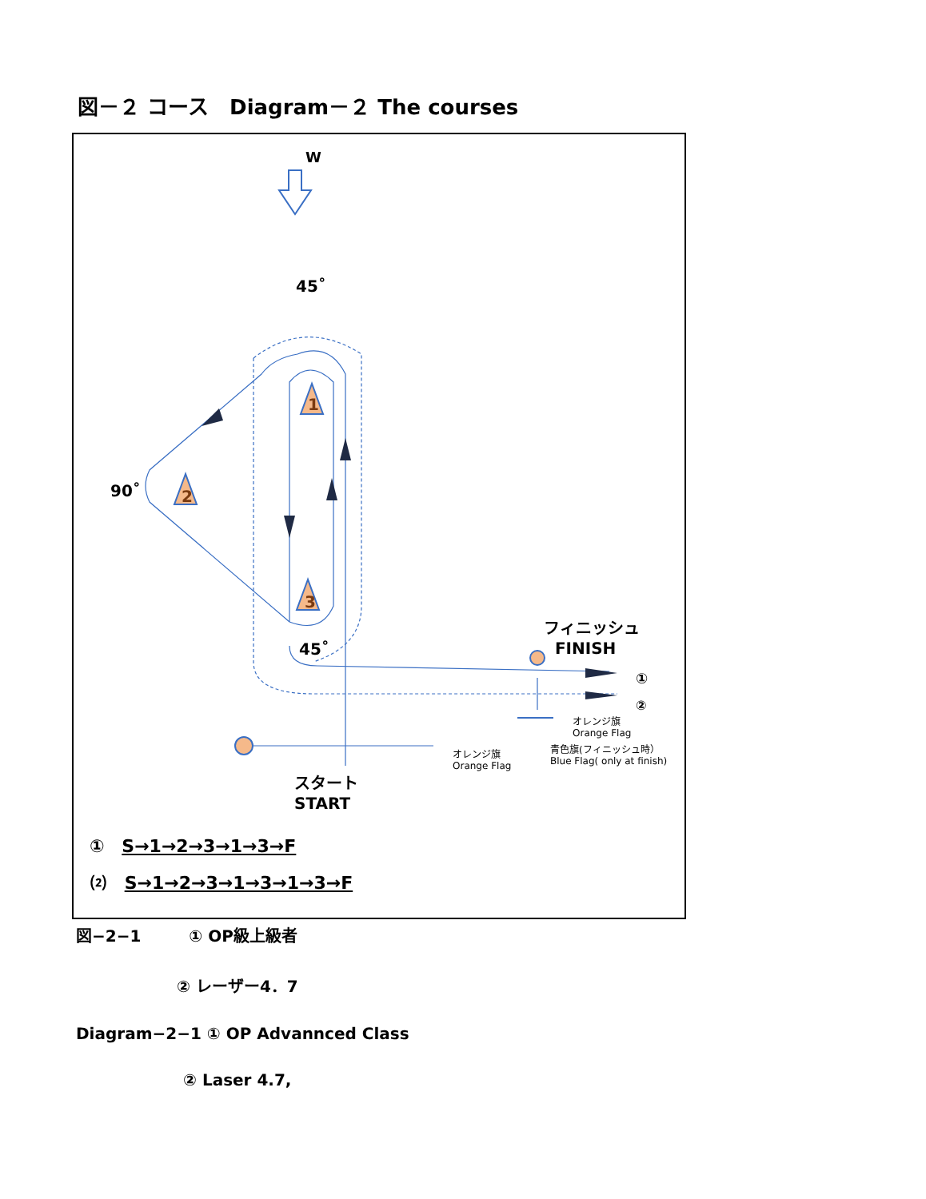図－２ コース　Diagram－２ The courses
1
2
3
W
45˚
90˚
45˚
フィニッシュ
FINISH
①
②
オレンジ旗
Orange Flag
青色旗(フィニッシュ時）
Blue Flag( only at finish)
オレンジ旗
Orange Flag
スタート
START
① S→1→2→3→1→3→F
⑵ S→1→2→3→1→3→1→3→F
図−2−1　　　① OP級上級者
② レーザー4．7
Diagram−2−1 ① OP Advannced Class
② Laser 4.7,